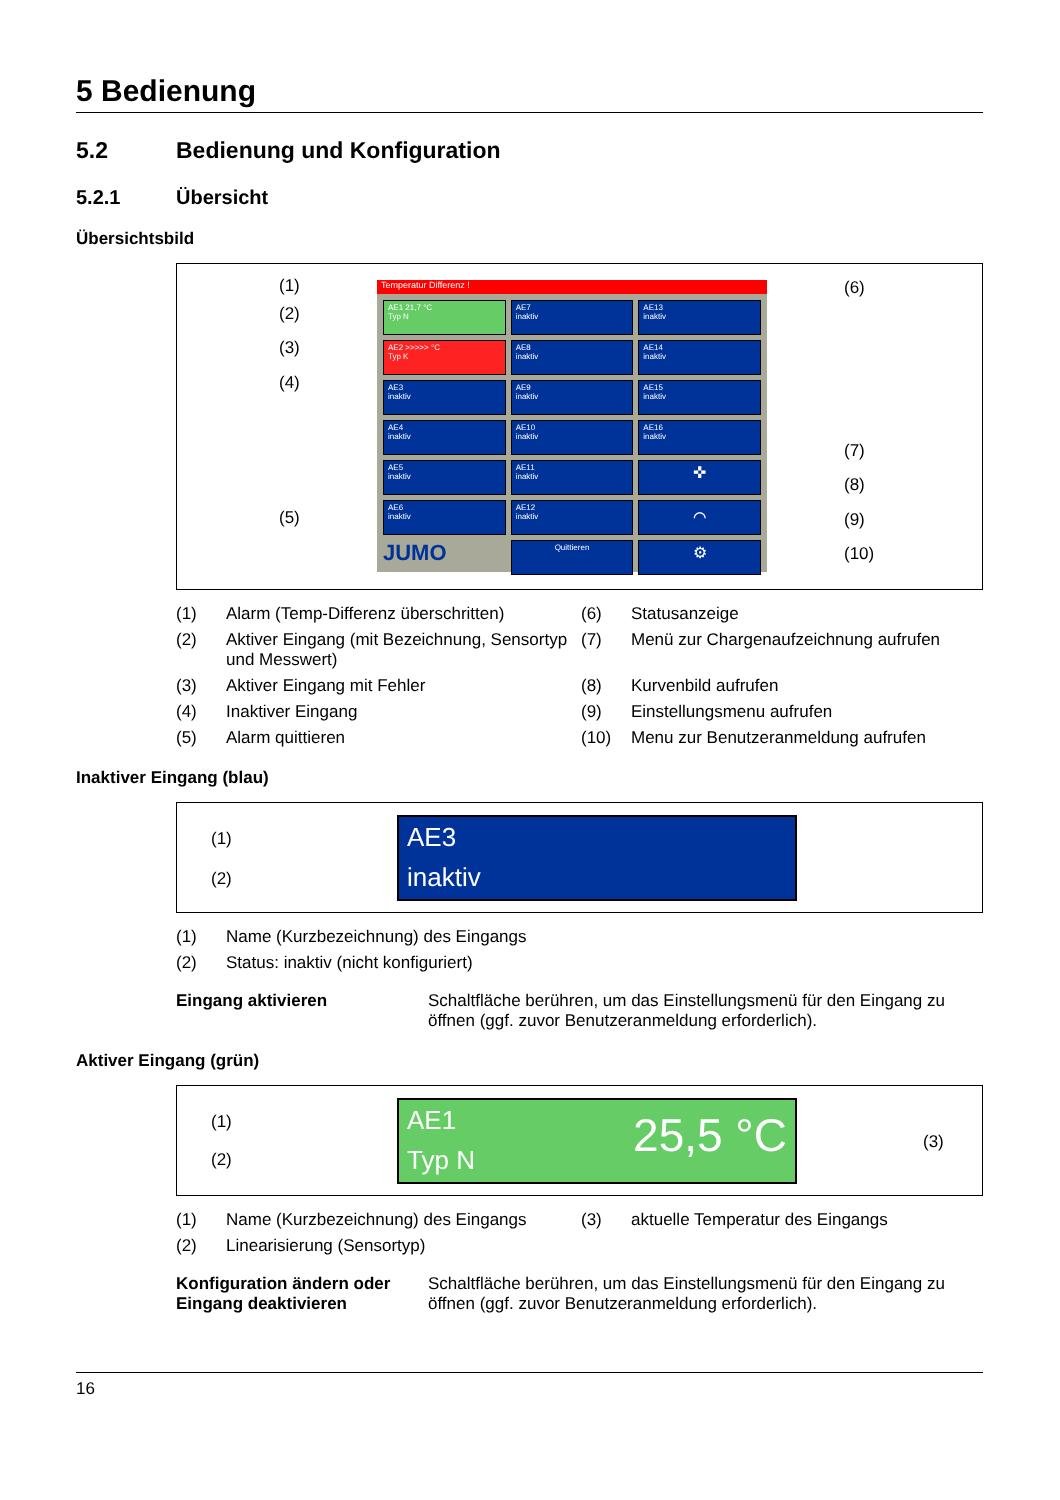5 Bedienung
5.2 Bedienung und Konfiguration
5.2.1 Übersicht
Übersichtsbild
Temperatur Differenz !
AE1 21,7 °C
Typ N
AE7
inaktiv
AE13
inaktiv
AE2 >>>>> °C
Typ K
AE8
inaktiv
AE14
inaktiv
AE3
inaktiv
AE9
inaktiv
AE15
inaktiv
AE4
inaktiv
AE10
inaktiv
AE16
inaktiv
AE5
inaktiv
AE11
inaktiv
✜
AE6
inaktiv
AE12
inaktiv
⌒
JUMO
Quittieren
⚙
(1)
(2)
(3)
(4)
(5)
(6)
(7)
(8)
(9)
(10)
(1) Alarm (Temp-Differenz überschritten) (6) Statusanzeige (2) Aktiver Eingang (mit Bezeichnung, Sensortyp und Messwert) (7) Menü zur Chargenaufzeichnung aufrufen (3) Aktiver Eingang mit Fehler (8) Kurvenbild aufrufen (4) Inaktiver Eingang (9) Einstellungsmenu aufrufen (5) Alarm quittieren (10) Menu zur Benutzeranmeldung aufrufen
Inaktiver Eingang (blau)
(1)
(2)
AE3
inaktiv
(1) Name (Kurzbezeichnung) des Eingangs (2) Status: inaktiv (nicht konfiguriert)
Eingang aktivieren Schaltfläche berühren, um das Einstellungsmenü für den Eingang zu öffnen (ggf. zuvor Benutzeranmeldung erforderlich).
Aktiver Eingang (grün)
(1)
(2)
(3)
AE1 25,5 °C
Typ N
(1) Name (Kurzbezeichnung) des Eingangs (3) aktuelle Temperatur des Eingangs (2) Linearisierung (Sensortyp)
Konfiguration ändern oder Eingang deaktivieren Schaltfläche berühren, um das Einstellungsmenü für den Eingang zu öffnen (ggf. zuvor Benutzeranmeldung erforderlich).
16